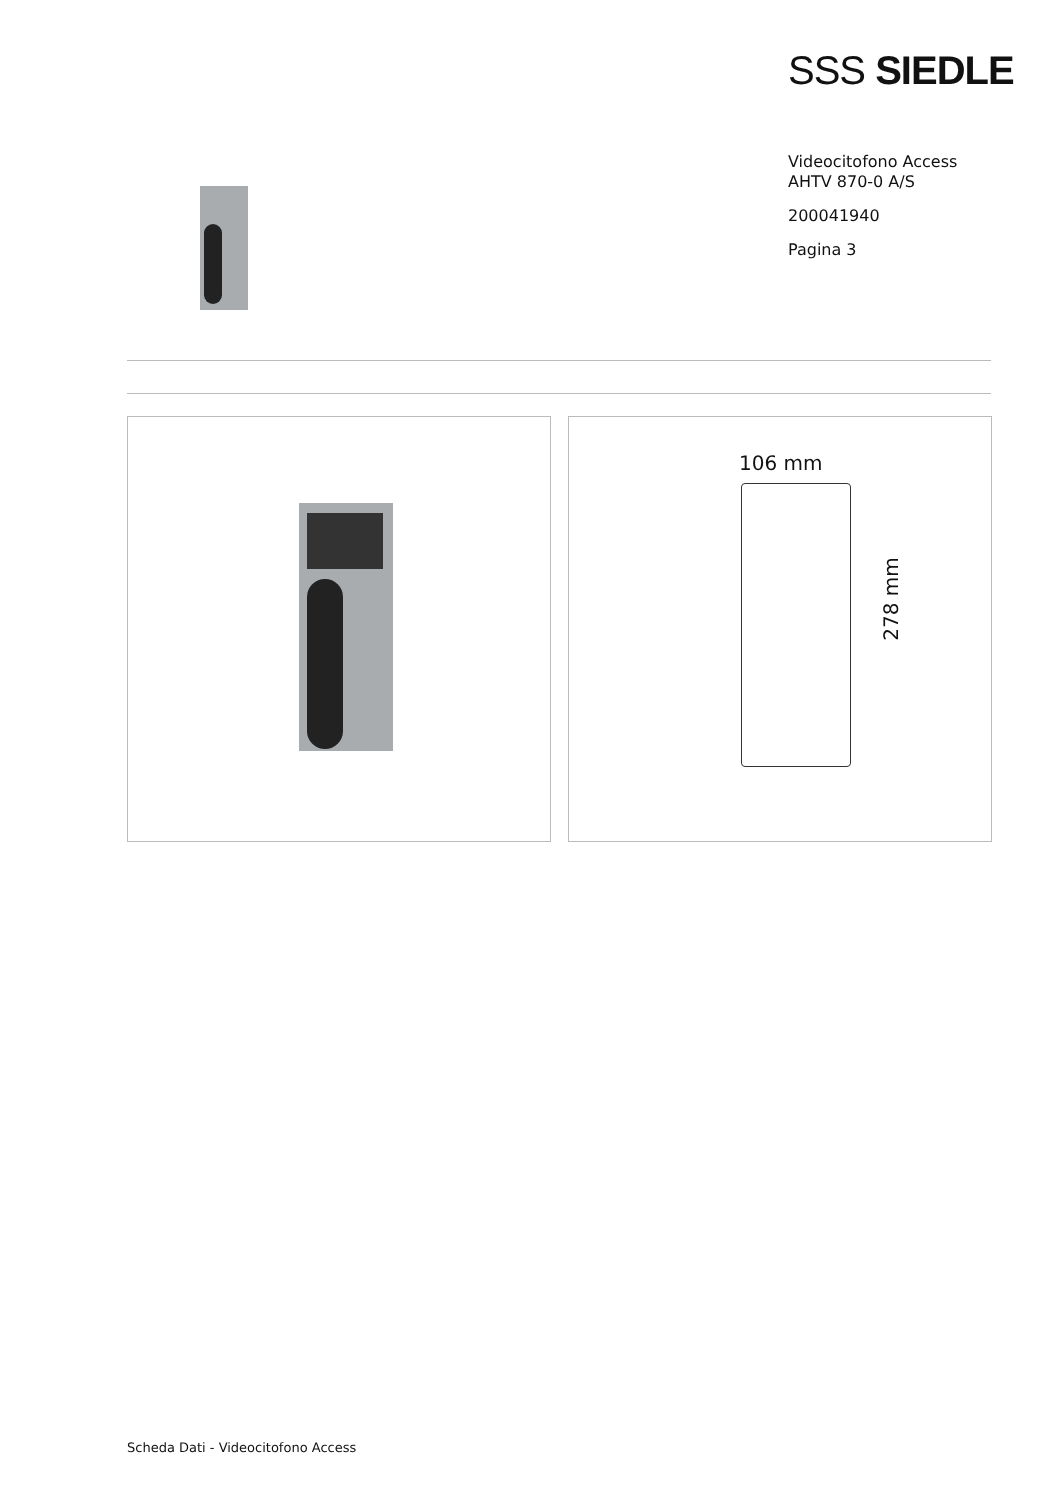SSS SIEDLE
Videocitofono Access
AHTV 870-0 A/S
200041940
Pagina 3
106 mm
278 mm
Scheda Dati - Videocitofono Access